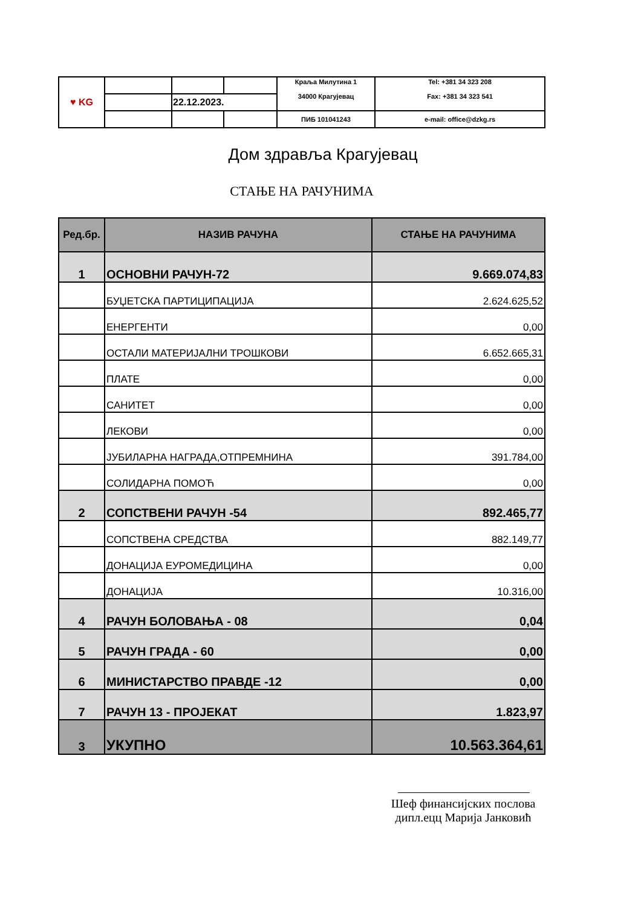| ♥ KG | | | | Краља Милутина 1 34000 Крагујевац | Tel: +381 34 323 208 Fax: +381 34 323 541 |
| | | 22.12.2023. | | | |
| | | | | ПИБ 101041243 | e-mail: office@dzkg.rs |
Дом здравља Крагујевац
СТАЊЕ НА РАЧУНИМА
| Ред.бр. | НАЗИВ РАЧУНА | СТАЊЕ НА РАЧУНИМА |
| --- | --- | --- |
| 1 | ОСНОВНИ РАЧУН-72 | 9.669.074,83 |
| | БУЏЕТСКА ПАРТИЦИПАЦИЈА | 2.624.625,52 |
| | ЕНЕРГЕНТИ | 0,00 |
| | ОСТАЛИ МАТЕРИЈАЛНИ ТРОШКОВИ | 6.652.665,31 |
| | ПЛАТЕ | 0,00 |
| | САНИТЕТ | 0,00 |
| | ЛЕКОВИ | 0,00 |
| | ЈУБИЛАРНА НАГРАДА,ОТПРЕМНИНА | 391.784,00 |
| | СОЛИДАРНА ПОМОЋ | 0,00 |
| 2 | СОПСТВЕНИ РАЧУН -54 | 892.465,77 |
| | СОПСТВЕНА СРЕДСТВА | 882.149,77 |
| | ДОНАЦИЈА ЕУРОМЕДИЦИНА | 0,00 |
| | ДОНАЦИЈА | 10.316,00 |
| 4 | РАЧУН БОЛОВАЊА - 08 | 0,04 |
| 5 | РАЧУН ГРАДА - 60 | 0,00 |
| 6 | МИНИСТАРСТВО ПРАВДЕ -12 | 0,00 |
| 7 | РАЧУН 13 - ПРОЈЕКАТ | 1.823,97 |
| 3 | УКУПНО | 10.563.364,61 |
Шеф финансијских послова
дипл.ецц Марија Јанковић